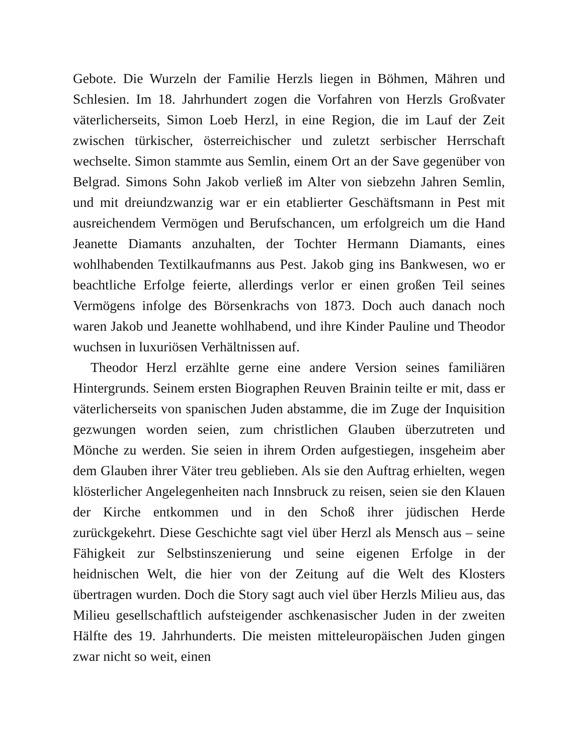Gebote. Die Wurzeln der Familie Herzls liegen in Böhmen, Mähren und Schlesien. Im 18. Jahrhundert zogen die Vorfahren von Herzls Großvater väterlicherseits, Simon Loeb Herzl, in eine Region, die im Lauf der Zeit zwischen türkischer, österreichischer und zuletzt serbischer Herrschaft wechselte. Simon stammte aus Semlin, einem Ort an der Save gegenüber von Belgrad. Simons Sohn Jakob verließ im Alter von siebzehn Jahren Semlin, und mit dreiundzwanzig war er ein etablierter Geschäftsmann in Pest mit ausreichendem Vermögen und Berufschancen, um erfolgreich um die Hand Jeanette Diamants anzuhalten, der Tochter Hermann Diamants, eines wohlhabenden Textilkaufmanns aus Pest. Jakob ging ins Bankwesen, wo er beachtliche Erfolge feierte, allerdings verlor er einen großen Teil seines Vermögens infolge des Börsenkrachs von 1873. Doch auch danach noch waren Jakob und Jeanette wohlhabend, und ihre Kinder Pauline und Theodor wuchsen in luxuriösen Verhältnissen auf.
Theodor Herzl erzählte gerne eine andere Version seines familiären Hintergrunds. Seinem ersten Biographen Reuven Brainin teilte er mit, dass er väterlicherseits von spanischen Juden abstamme, die im Zuge der Inquisition gezwungen worden seien, zum christlichen Glauben überzutreten und Mönche zu werden. Sie seien in ihrem Orden aufgestiegen, insgeheim aber dem Glauben ihrer Väter treu geblieben. Als sie den Auftrag erhielten, wegen klösterlicher Angelegenheiten nach Innsbruck zu reisen, seien sie den Klauen der Kirche entkommen und in den Schoß ihrer jüdischen Herde zurückgekehrt. Diese Geschichte sagt viel über Herzl als Mensch aus – seine Fähigkeit zur Selbstinszenierung und seine eigenen Erfolge in der heidnischen Welt, die hier von der Zeitung auf die Welt des Klosters übertragen wurden. Doch die Story sagt auch viel über Herzls Milieu aus, das Milieu gesellschaftlich aufsteigender aschkenasischer Juden in der zweiten Hälfte des 19. Jahrhunderts. Die meisten mitteleuropäischen Juden gingen zwar nicht so weit, einen